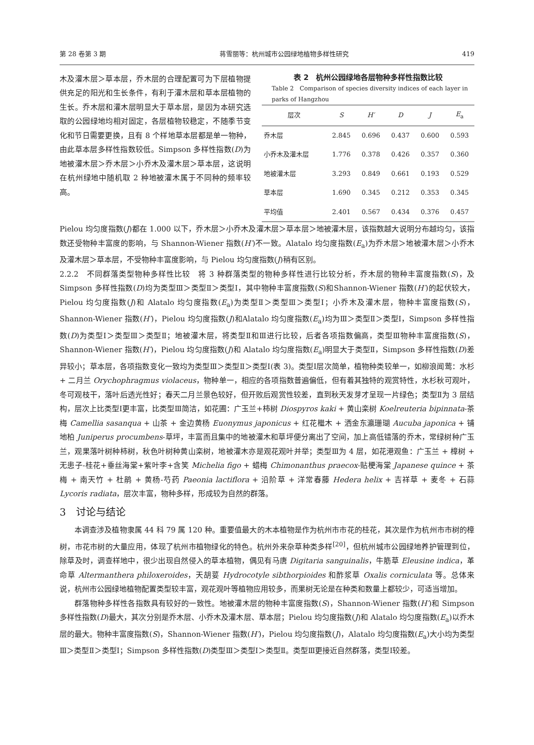第 28 卷第 3 期 蒋雪丽等：杭州城市公园绿地植物多样性研究 419
木及灌木层＞草本层，乔木层的合理配置可为下层植物提供充足的阳光和生长条件，有利于灌木层和草本层植物的生长。乔木层和灌木层明显大于草本层，是因为本研究选取的公园绿地均相对固定，各层植物较稳定，不随季节变化和节日需要更换，且有 8 个样地草本层都是单一物种，由此草本层多样性指数较低。Simpson 多样性指数(D)为地被灌木层＞乔木层＞小乔木及灌木层＞草本层，这说明在杭州绿地中随机取 2 种地被灌木属于不同种的频率较高。
表 2　杭州公园绿地各层物种多样性指数比较
Table 2　Comparison of species diversity indices of each layer in parks of Hangzhou
| 层次 | S | H′ | D | J | E<sub>a</sub> |
| --- | --- | --- | --- | --- | --- |
| 乔木层 | 2.845 | 0.696 | 0.437 | 0.600 | 0.593 |
| 小乔木及灌木层 | 1.776 | 0.378 | 0.426 | 0.357 | 0.360 |
| 地被灌木层 | 3.293 | 0.849 | 0.661 | 0.193 | 0.529 |
| 草本层 | 1.690 | 0.345 | 0.212 | 0.353 | 0.345 |
| 平均值 | 2.401 | 0.567 | 0.434 | 0.376 | 0.457 |
Pielou 均匀度指数(J)都在 1.000 以下，乔木层＞小乔木及灌木层＞草本层＞地被灌木层，该指数越大说明分布越均匀，该指数还受物种丰富度的影响，与 Shannon-Wiener 指数(H′)不一致。Alatalo 均匀度指数(E<sub>a</sub>)为乔木层＞地被灌木层＞小乔木及灌木层＞草本层，不受物种丰富度影响，与 Pielou 均匀度指数(J)稍有区别。
2.2.2　不同群落类型物种多样性比较　将 3 种群落类型的物种多样性进行比较分析，乔木层的物种丰富度指数(S)，及 Simpson 多样性指数(D)均为类型Ⅲ＞类型Ⅱ＞类型Ⅰ，其中物种丰富度指数(S)和Shannon-Wiener 指数(H′)的起伏较大，Pielou 均匀度指数(J)和 Alatalo 均匀度指数(E<sub>a</sub>)为类型Ⅱ＞类型Ⅲ＞类型Ⅰ；小乔木及灌木层，物种丰富度指数(S)，Shannon-Wiener 指数(H′)，Pielou 均匀度指数(J)和Alatalo 均匀度指数(E<sub>a</sub>)均为Ⅲ＞类型Ⅱ＞类型Ⅰ，Simpson 多样性指数(D)为类型Ⅰ＞类型Ⅲ＞类型Ⅱ；地被灌木层，将类型Ⅱ和Ⅲ进行比较，后者各项指数偏高，类型Ⅲ物种丰富度指数(S)，Shannon-Wiener 指数(H′)，Pielou 均匀度指数(J)和 Alatalo 均匀度指数(E<sub>a</sub>)明显大于类型Ⅱ，Simpson 多样性指数(D)差异较小；草本层，各项指数变化一致均为类型Ⅲ＞类型Ⅱ＞类型Ⅰ(表 3)。类型Ⅰ层次简单，植物种类较单一，如柳浪闻莺：水杉 + 二月兰 Orychophragmus violaceus，物种单一，相应的各项指数普遍偏低，但有着其独特的观赏特性，水杉秋可观叶，冬可观枝干，落叶后透光性好；春天二月兰景色较好，但开败后观赏性较差，直到秋天发芽才呈现一片绿色；类型Ⅱ为 3 层结构，层次上比类型Ⅰ更丰富，比类型Ⅲ简洁，如花圃：广玉兰+柿树 Diospyros kaki + 黄山栾树 Koelreuteria bipinnata-茶梅 Camellia sasanqua + 山茶 + 金边黄杨 Euonymus japonicus + 红花檵木 + 洒金东瀛珊瑚 Aucuba japonica + 铺地柏 Juniperus procumbens-草坪，丰富而且集中的地被灌木和草坪便分离出了空间，加上高低错落的乔木，常绿树种广玉兰，观果落叶树种柿树，秋色叶树种黄山栾树，地被灌木亦是观花观叶并举；类型Ⅲ为 4 层，如花港观鱼：广玉兰 + 樟树 + 无患子-桂花+垂丝海棠+紫叶李+含笑 Michelia figo + 蜡梅 Chimonanthus praecox-贴梗海棠 Japanese quince + 茶梅 + 南天竹 + 杜鹃 + 黄杨-芍药 Paeonia lactiflora + 沿阶草 + 洋常春藤 Hedera helix + 吉祥草 + 麦冬 + 石蒜 Lycoris radiata，层次丰富，物种多样，形成较为自然的群落。
3　讨论与结论
本调查涉及植物隶属 44 科 79 属 120 种。重要值最大的木本植物是作为杭州市市花的桂花，其次是作为杭州市市树的樟树，市花市树的大量应用，体现了杭州市植物绿化的特色。杭州外来杂草种类多样<sup>[20]</sup>，但杭州城市公园绿地养护管理到位，除草及时，调查样地中，很少出现自然侵入的草本植物，偶见有马唐 Digitaria sanguinalis，牛筋草 Eleusine indica，革命草 Altermanthera philoxeroides，天胡荽 Hydrocotyle sibthorpioides 和酢浆草 Oxalis corniculata 等。总体来说，杭州市公园绿地植物配置类型较丰富，观花观叶等植物应用较多，而果树无论是在种类和数量上都较少，可适当增加。
群落物种多样性各指数具有较好的一致性。地被灌木层的物种丰富度指数(S)，Shannon-Wiener 指数(H′)和 Simpson 多样性指数(D)最大，其次分别是乔木层、小乔木及灌木层、草本层；Pielou 均匀度指数(J)和 Alatalo 均匀度指数(E<sub>a</sub>)以乔木层的最大。物种丰富度指数(S)，Shannon-Wiener 指数(H′)，Pielou 均匀度指数(J)，Alatalo 均匀度指数(E<sub>a</sub>)大小均为类型Ⅲ＞类型Ⅱ＞类型Ⅰ；Simpson 多样性指数(D)类型Ⅲ＞类型Ⅰ＞类型Ⅱ。类型Ⅲ更接近自然群落，类型Ⅰ较差。